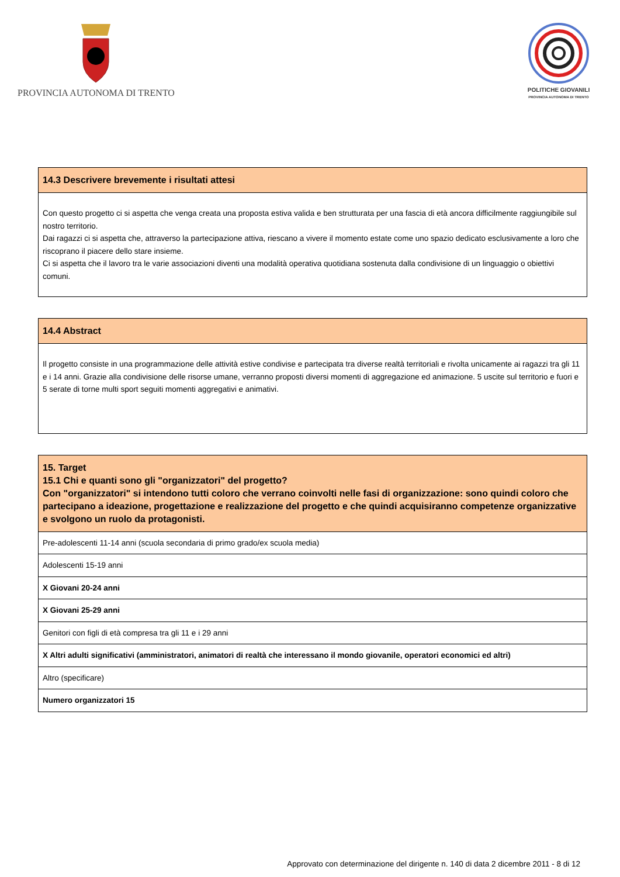PROVINCIA AUTONOMA DI TRENTO
POLITICHE GIOVANILI
PROVINCIA AUTONOMA DI TRENTO
| 14.3 Descrivere brevemente i risultati attesi |
| --- |
| Con questo progetto ci si aspetta che venga creata una proposta estiva valida e ben strutturata per una fascia di età ancora difficilmente raggiungibile sul nostro territorio. Dai ragazzi ci si aspetta che, attraverso la partecipazione attiva, riescano a vivere il momento estate come uno spazio dedicato esclusivamente a loro che riscoprano il piacere dello stare insieme. Ci si aspetta che il lavoro tra le varie associazioni diventi una modalità operativa quotidiana sostenuta dalla condivisione di un linguaggio o obiettivi comuni. |
| 14.4 Abstract |
| --- |
| Il progetto consiste in una programmazione delle attività estive condivise e partecipata tra diverse realtà territoriali e rivolta unicamente ai ragazzi tra gli 11 e i 14 anni. Grazie alla condivisione delle risorse umane, verranno proposti diversi momenti di aggregazione ed animazione. 5 uscite sul territorio e fuori e 5 serate di torne multi sport seguiti momenti aggregativi e animativi. |
| 15. Target 15.1 Chi e quanti sono gli "organizzatori" del progetto? Con "organizzatori" si intendono tutti coloro che verrano coinvolti nelle fasi di organizzazione: sono quindi coloro che partecipano a ideazione, progettazione e realizzazione del progetto e che quindi acquisiranno competenze organizzative e svolgono un ruolo da protagonisti. |
| --- |
| Pre-adolescenti 11-14 anni (scuola secondaria di primo grado/ex scuola media) |
| Adolescenti 15-19 anni |
| X Giovani 20-24 anni |
| X Giovani 25-29 anni |
| Genitori con figli di età compresa tra gli 11 e i 29 anni |
| X Altri adulti significativi (amministratori, animatori di realtà che interessano il mondo giovanile, operatori economici ed altri) |
| Altro (specificare) |
| Numero organizzatori 15 |
Approvato con determinazione del dirigente n. 140 di data 2 dicembre 2011 - 8 di 12